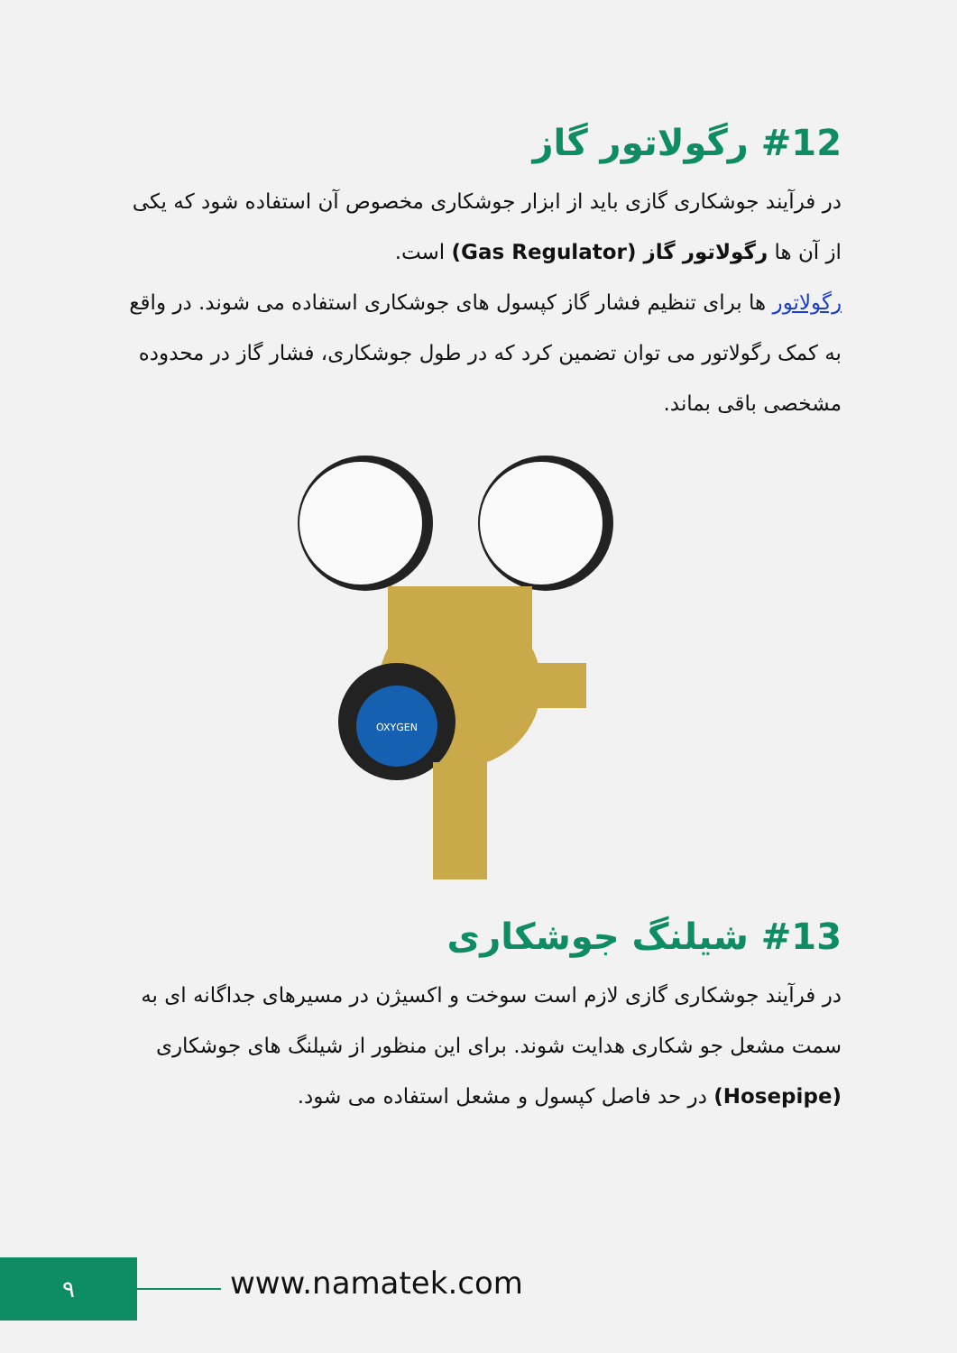#12 رگولاتور گاز
در فرآیند جوشکاری گازی باید از ابزار جوشکاری مخصوص آن استفاده شود که یکی از آن ها رگولاتور گاز (Gas Regulator) است.
رگولاتور ها برای تنظیم فشار گاز کپسول های جوشکاری استفاده می شوند. در واقع به کمک رگولاتور می توان تضمین کرد که در طول جوشکاری، فشار گاز در محدوده مشخصی باقی بماند.
OXYGEN
#13 شیلنگ جوشکاری
در فرآیند جوشکاری گازی لازم است سوخت و اکسیژن در مسیرهای جداگانه ای به سمت مشعل جو شکاری هدایت شوند. برای این منظور از شیلنگ های جوشکاری (Hosepipe) در حد فاصل کپسول و مشعل استفاده می شود.
۹ www.namatek.com